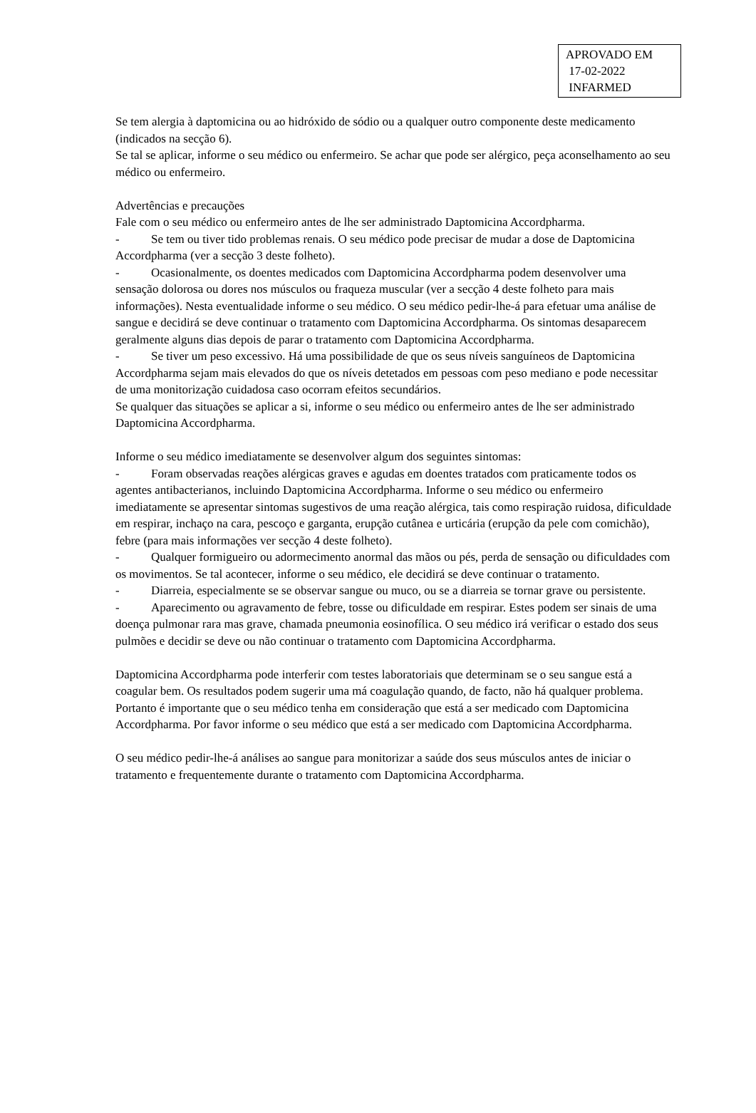APROVADO EM
17-02-2022
INFARMED
Se tem alergia à daptomicina ou ao hidróxido de sódio ou a qualquer outro componente deste medicamento (indicados na secção 6).
Se tal se aplicar, informe o seu médico ou enfermeiro. Se achar que pode ser alérgico, peça aconselhamento ao seu médico ou enfermeiro.
Advertências e precauções
Fale com o seu médico ou enfermeiro antes de lhe ser administrado Daptomicina Accordpharma.
- Se tem ou tiver tido problemas renais. O seu médico pode precisar de mudar a dose de Daptomicina Accordpharma (ver a secção 3 deste folheto).
- Ocasionalmente, os doentes medicados com Daptomicina Accordpharma podem desenvolver uma sensação dolorosa ou dores nos músculos ou fraqueza muscular (ver a secção 4 deste folheto para mais informações). Nesta eventualidade informe o seu médico. O seu médico pedir-lhe-á para efetuar uma análise de sangue e decidirá se deve continuar o tratamento com Daptomicina Accordpharma. Os sintomas desaparecem geralmente alguns dias depois de parar o tratamento com Daptomicina Accordpharma.
- Se tiver um peso excessivo. Há uma possibilidade de que os seus níveis sanguíneos de Daptomicina Accordpharma sejam mais elevados do que os níveis detetados em pessoas com peso mediano e pode necessitar de uma monitorização cuidadosa caso ocorram efeitos secundários.
Se qualquer das situações se aplicar a si, informe o seu médico ou enfermeiro antes de lhe ser administrado Daptomicina Accordpharma.
Informe o seu médico imediatamente se desenvolver algum dos seguintes sintomas:
- Foram observadas reações alérgicas graves e agudas em doentes tratados com praticamente todos os agentes antibacterianos, incluindo Daptomicina Accordpharma. Informe o seu médico ou enfermeiro imediatamente se apresentar sintomas sugestivos de uma reação alérgica, tais como respiração ruidosa, dificuldade em respirar, inchaço na cara, pescoço e garganta, erupção cutânea e urticária (erupção da pele com comichão), febre (para mais informações ver secção 4 deste folheto).
- Qualquer formigueiro ou adormecimento anormal das mãos ou pés, perda de sensação ou dificuldades com os movimentos. Se tal acontecer, informe o seu médico, ele decidirá se deve continuar o tratamento.
- Diarreia, especialmente se se observar sangue ou muco, ou se a diarreia se tornar grave ou persistente.
- Aparecimento ou agravamento de febre, tosse ou dificuldade em respirar. Estes podem ser sinais de uma doença pulmonar rara mas grave, chamada pneumonia eosinofílica. O seu médico irá verificar o estado dos seus pulmões e decidir se deve ou não continuar o tratamento com Daptomicina Accordpharma.
Daptomicina Accordpharma pode interferir com testes laboratoriais que determinam se o seu sangue está a coagular bem. Os resultados podem sugerir uma má coagulação quando, de facto, não há qualquer problema. Portanto é importante que o seu médico tenha em consideração que está a ser medicado com Daptomicina Accordpharma. Por favor informe o seu médico que está a ser medicado com Daptomicina Accordpharma.
O seu médico pedir-lhe-á análises ao sangue para monitorizar a saúde dos seus músculos antes de iniciar o tratamento e frequentemente durante o tratamento com Daptomicina Accordpharma.